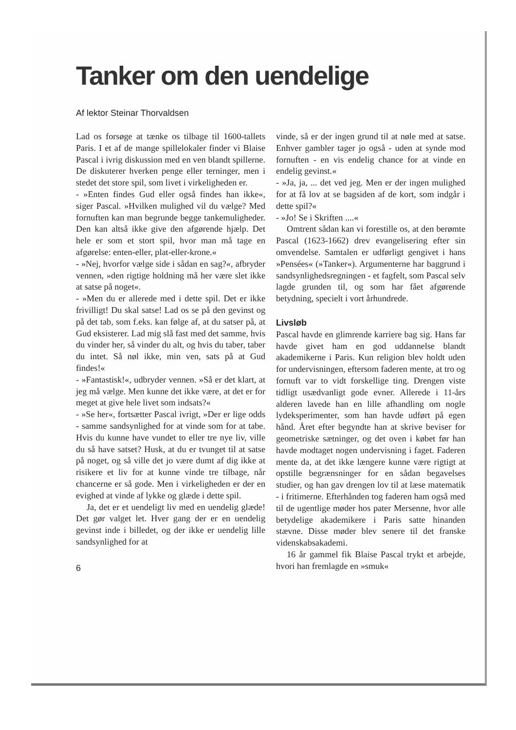Tanker om den uendelige
Af lektor Steinar Thorvaldsen
Lad os forsøge at tænke os tilbage til 1600-tallets Paris. I et af de mange spillelokaler finder vi Blaise Pascal i ivrig diskussion med en ven blandt spillerne. De diskuterer hverken penge eller terninger, men i stedet det store spil, som livet i virkeligheden er.
- »Enten findes Gud eller også findes han ikke«, siger Pascal. »Hvilken mulighed vil du vælge? Med fornuften kan man begrunde begge tankemuligheder. Den kan altså ikke give den afgørende hjælp. Det hele er som et stort spil, hvor man må tage en afgørelse: enten-eller, plat-eller-krone.«
- »Nej, hvorfor vælge side i sådan en sag?«, afbryder vennen, »den rigtige holdning må her være slet ikke at satse på noget«.
- »Men du er allerede med i dette spil. Det er ikke frivilligt! Du skal satse! Lad os se på den gevinst og på det tab, som f.eks. kan følge af, at du satser på, at Gud eksisterer. Lad mig slå fast med det samme, hvis du vinder her, så vinder du alt, og hvis du taber, taber du intet. Så nøl ikke, min ven, sats på at Gud findes!«
- »Fantastisk!«, udbryder vennen. »Så er det klart, at jeg må vælge. Men kunne det ikke være, at det er for meget at give hele livet som indsats?«
- »Se her«, fortsætter Pascal ivrigt, »Der er lige odds - samme sandsynlighed for at vinde som for at tabe. Hvis du kunne have vundet to eller tre nye liv, ville du så have satset? Husk, at du er tvunget til at satse på noget, og så ville det jo være dumt af dig ikke at risikere et liv for at kunne vinde tre tilbage, når chancerne er så gode. Men i virkeligheden er der en evighed at vinde af lykke og glæde i dette spil.
Ja, det er et uendeligt liv med en uendelig glæde! Det gør valget let. Hver gang der er en uendelig gevinst inde i billedet, og der ikke er uendelig lille sandsynlighed for at
6
vinde, så er der ingen grund til at nøle med at satse. Enhver gambler tager jo også - uden at synde mod fornuften - en vis endelig chance for at vinde en endelig gevinst.«
- »Ja, ja, ... det ved jeg. Men er der ingen mulighed for at få lov at se bagsiden af de kort, som indgår i dette spil?«
- »Jo! Se i Skriften ....«
Omtrent sådan kan vi forestille os, at den berømte Pascal (1623-1662) drev evangelisering efter sin omvendelse. Samtalen er udførligt gengivet i hans »Pensées« (»Tanker«). Argumenterne har baggrund i sandsynlighedsregningen - et fagfelt, som Pascal selv lagde grunden til, og som har fået afgørende betydning, specielt i vort århundrede.
Livsløb
Pascal havde en glimrende karriere bag sig. Hans far havde givet ham en god uddannelse blandt akademikerne i Paris. Kun religion blev holdt uden for undervisningen, eftersom faderen mente, at tro og fornuft var to vidt forskellige ting. Drengen viste tidligt usædvanligt gode evner. Allerede i 11-års alderen lavede han en lille afhandling om nogle lydeksperimenter, som han havde udført på egen hånd. Året efter begyndte han at skrive beviser for geometriske sætninger, og det oven i købet før han havde modtaget nogen undervisning i faget. Faderen mente da, at det ikke længere kunne være rigtigt at opstille begrænsninger for en sådan begavelses studier, og han gav drengen lov til at læse matematik - i fritimerne. Efterhånden tog faderen ham også med til de ugentlige møder hos pater Mersenne, hvor alle betydelige akademikere i Paris satte hinanden stævne. Disse møder blev senere til det franske videnskabsakademi.
16 år gammel fik Blaise Pascal trykt et arbejde, hvori han fremlagde en »smuk«